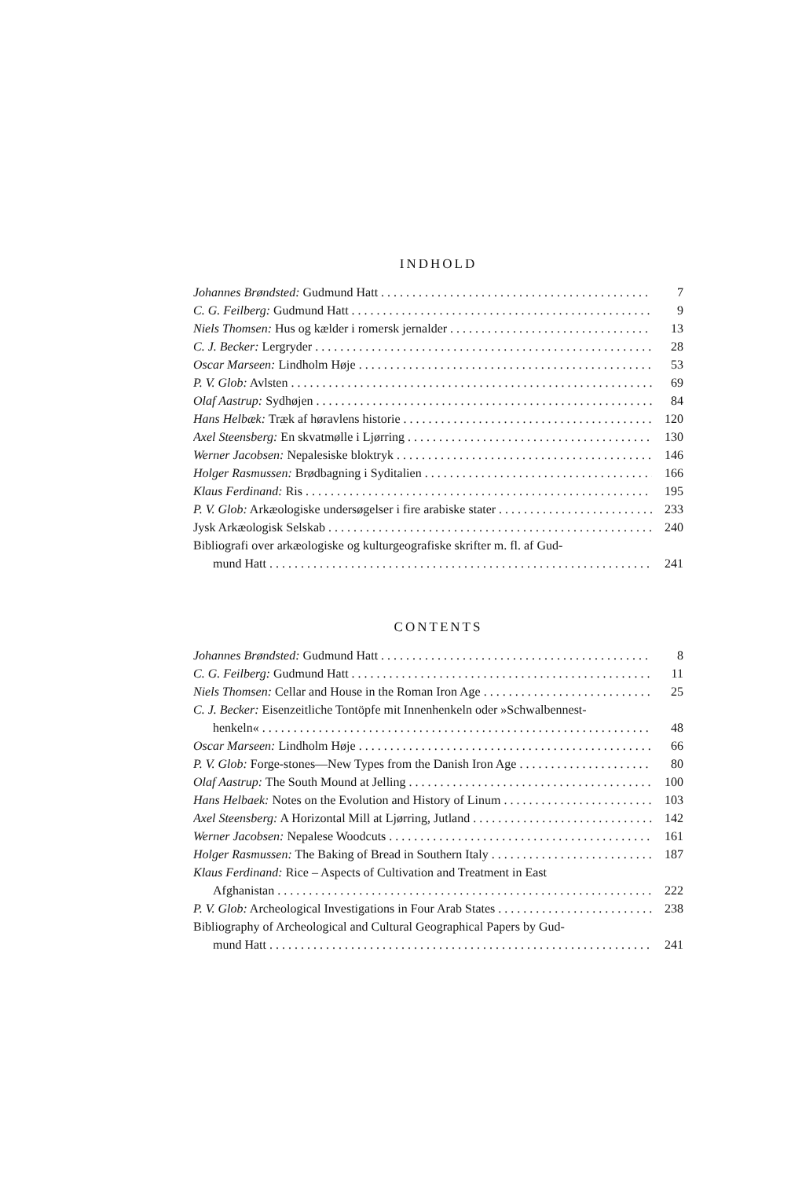INDHOLD
Johannes Brøndsted: Gudmund Hatt 7
C. G. Feilberg: Gudmund Hatt 9
Niels Thomsen: Hus og kælder i romersk jernalder 13
C. J. Becker: Lergryder 28
Oscar Marseen: Lindholm Høje 53
P. V. Glob: Avlsten 69
Olaf Aastrup: Sydhøjen 84
Hans Helbæk: Træk af høravlens historie 120
Axel Steensberg: En skvatmølle i Ljørring 130
Werner Jacobsen: Nepalesiske bloktryk 146
Holger Rasmussen: Brødbagning i Syditalien 166
Klaus Ferdinand: Ris 195
P. V. Glob: Arkæologiske undersøgelser i fire arabiske stater 233
Jysk Arkæologisk Selskab 240
Bibliografi over arkæologiske og kulturgeografiske skrifter m. fl. af Gud-
mund Hatt 241
CONTENTS
Johannes Brøndsted: Gudmund Hatt 8
C. G. Feilberg: Gudmund Hatt 11
Niels Thomsen: Cellar and House in the Roman Iron Age 25
C. J. Becker: Eisenzeitliche Tontöpfe mit Innenhenkeln oder »Schwalbennest-
henkeln« 48
Oscar Marseen: Lindholm Høje 66
P. V. Glob: Forge-stones—New Types from the Danish Iron Age 80
Olaf Aastrup: The South Mound at Jelling 100
Hans Helbaek: Notes on the Evolution and History of Linum 103
Axel Steensberg: A Horizontal Mill at Ljørring, Jutland 142
Werner Jacobsen: Nepalese Woodcuts 161
Holger Rasmussen: The Baking of Bread in Southern Italy 187
Klaus Ferdinand: Rice – Aspects of Cultivation and Treatment in East
Afghanistan 222
P. V. Glob: Archeological Investigations in Four Arab States 238
Bibliography of Archeological and Cultural Geographical Papers by Gud-
mund Hatt 241